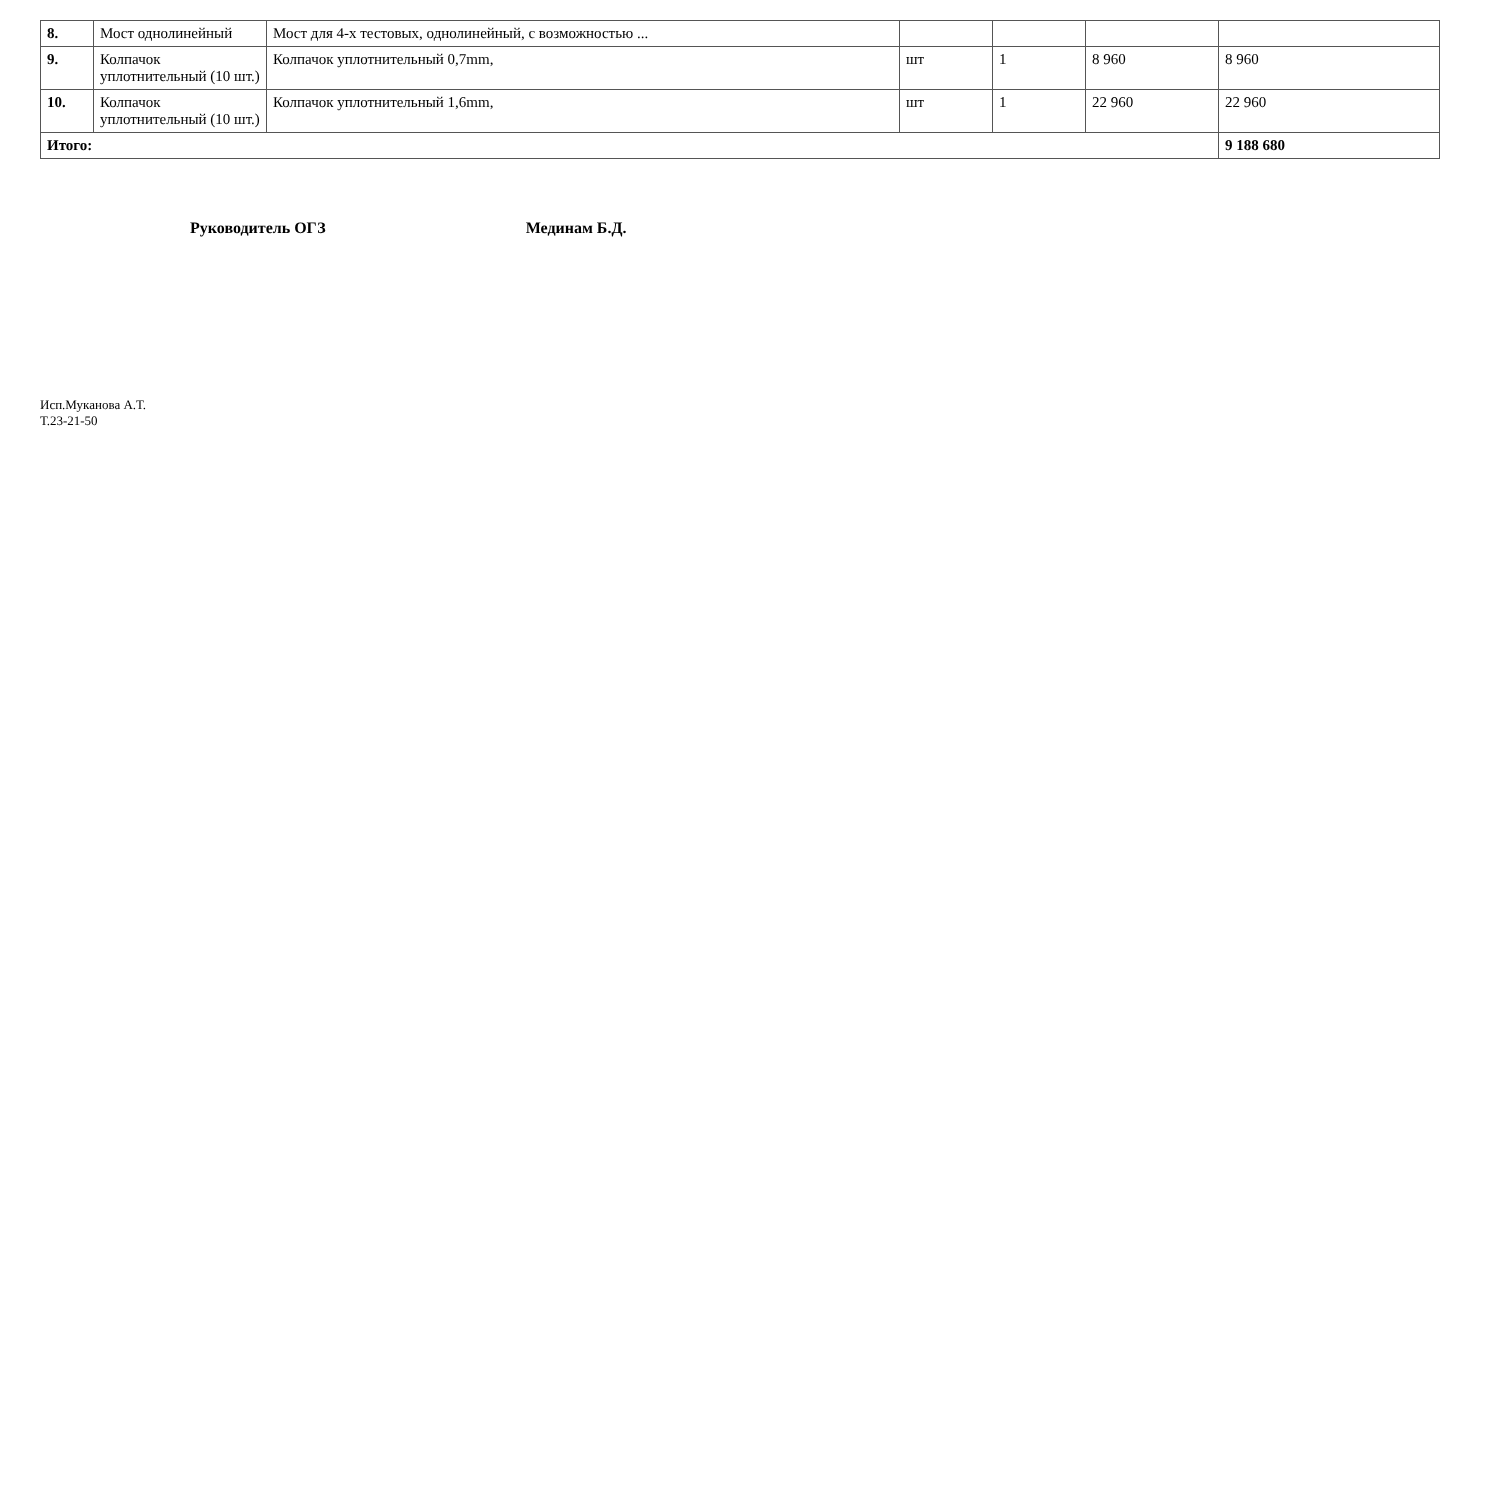| 8. | Мост однолинейный | Мост для 4-х тестовых, однолинейный, с возможностью ... | | | | |
| 9. | Колпачок уплотнительный (10 шт.) | Колпачок уплотнительный 0,7mm, | шт | 1 | 8 960 | 8 960 |
| 10. | Колпачок уплотнительный (10 шт.) | Колпачок уплотнительный 1,6mm, | шт | 1 | 22 960 | 22 960 |
| Итого: | | | | | | 9 188 680 |
Руководитель ОГЗ Мединам Б.Д.
Исп.Муканова А.Т.
Т.23-21-50